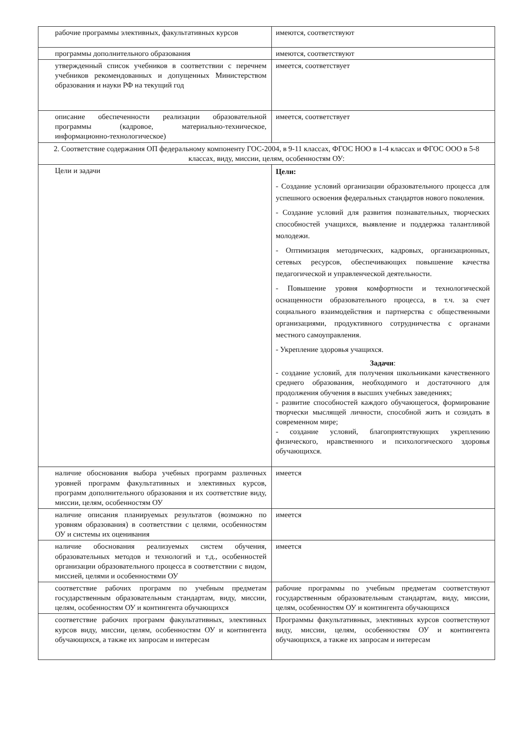| рабочие программы элективных, факультативных курсов | имеются, соответствуют |
| программы дополнительного образования | имеются, соответствуют |
| утвержденный список учебников в соответствии с перечнем учебников рекомендованных и допущенных Министерством образования и науки РФ на текущий год | имеется, соответствует |
| описание обеспеченности реализации образовательной программы (кадровое, материально-техническое, информационно-технологическое) | имеется, соответствует |
| 2. Соответствие содержания ОП федеральному компоненту ГОС-2004, в 9-11 классах, ФГОС НОО в 1-4 классах и ФГОС ООО в 5-8 классах, виду, миссии, целям, особенностям ОУ: | |
| Цели и задачи | Цели: - Создание условий организации образовательного процесса для успешного освоения федеральных стандартов нового поколения. - Создание условий для развития познавательных, творческих способностей учащихся, выявление и поддержка талантливой молодежи. - Оптимизация методических, кадровых, организационных, сетевых ресурсов, обеспечивающих повышение качества педагогической и управленческой деятельности. - Повышение уровня комфортности и технологической оснащенности образовательного процесса, в т.ч. за счет социального взаимодействия и партнерства с общественными организациями, продуктивного сотрудничества с органами местного самоуправления. - Укрепление здоровья учащихся. Задачи : - создание условий, для получения школьниками качественного среднего образования, необходимого и достаточного для продолжения обучения в высших учебных заведениях; - развитие способностей каждого обучающегося, формирование творчески мыслящей личности, способной жить и созидать в современном мире; - создание условий, благоприятствующих укреплению физического, нравственного и психологического здоровья обучающихся. |
| наличие обоснования выбора учебных программ различных уровней программ факультативных и элективных курсов, программ дополнительного образования и их соответствие виду, миссии, целям, особенностям ОУ | имеется |
| наличие описания планируемых результатов (возможно по уровням образования) в соответствии с целями, особенностям ОУ и системы их оценивания | имеется |
| наличие обоснования реализуемых систем обучения, образовательных методов и технологий и т.д., особенностей организации образовательного процесса в соответствии с видом, миссией, целями и особенностями ОУ | имеется |
| соответствие рабочих программ по учебным предметам государственным образовательным стандартам, виду, миссии, целям, особенностям ОУ и контингента обучающихся | рабочие программы по учебным предметам соответствуют государственным образовательным стандартам, виду, миссии, целям, особенностям ОУ и контингента обучающихся |
| соответствие рабочих программ факультативных, элективных курсов виду, миссии, целям, особенностям ОУ и контингента обучающихся, а также их запросам и интересам | Программы факультативных, элективных курсов соответствуют виду, миссии, целям, особенностям ОУ и контингента обучающихся, а также их запросам и интересам |